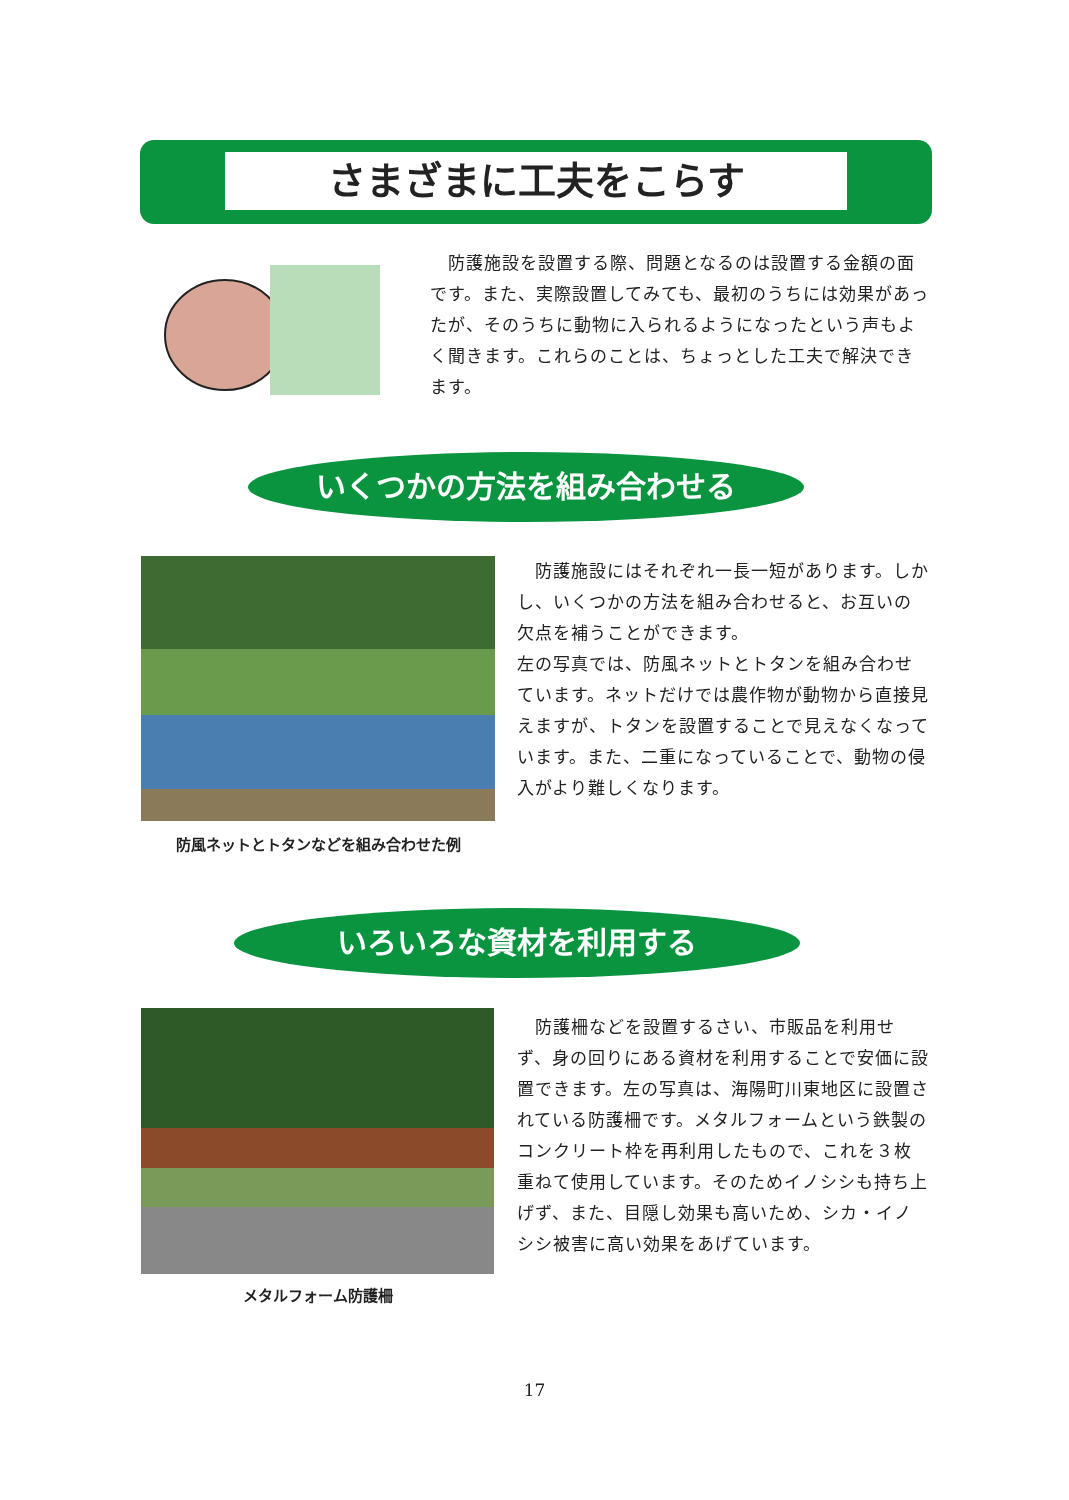さまざまに工夫をこらす
　防護施設を設置する際、問題となるのは設置する金額の面です。また、実際設置してみても、最初のうちには効果があったが、そのうちに動物に入られるようになったという声もよく聞きます。これらのことは、ちょっとした工夫で解決できます。
いくつかの方法を組み合わせる
防風ネットとトタンなどを組み合わせた例
　防護施設にはそれぞれ一長一短があります。しかし、いくつかの方法を組み合わせると、お互いの欠点を補うことができます。
左の写真では、防風ネットとトタンを組み合わせています。ネットだけでは農作物が動物から直接見えますが、トタンを設置することで見えなくなっています。また、二重になっていることで、動物の侵入がより難しくなります。
いろいろな資材を利用する
メタルフォーム防護柵
　防護柵などを設置するさい、市販品を利用せず、身の回りにある資材を利用することで安価に設置できます。左の写真は、海陽町川東地区に設置されている防護柵です。メタルフォームという鉄製のコンクリート枠を再利用したもので、これを３枚重ねて使用しています。そのためイノシシも持ち上げず、また、目隠し効果も高いため、シカ・イノシシ被害に高い効果をあげています。
17